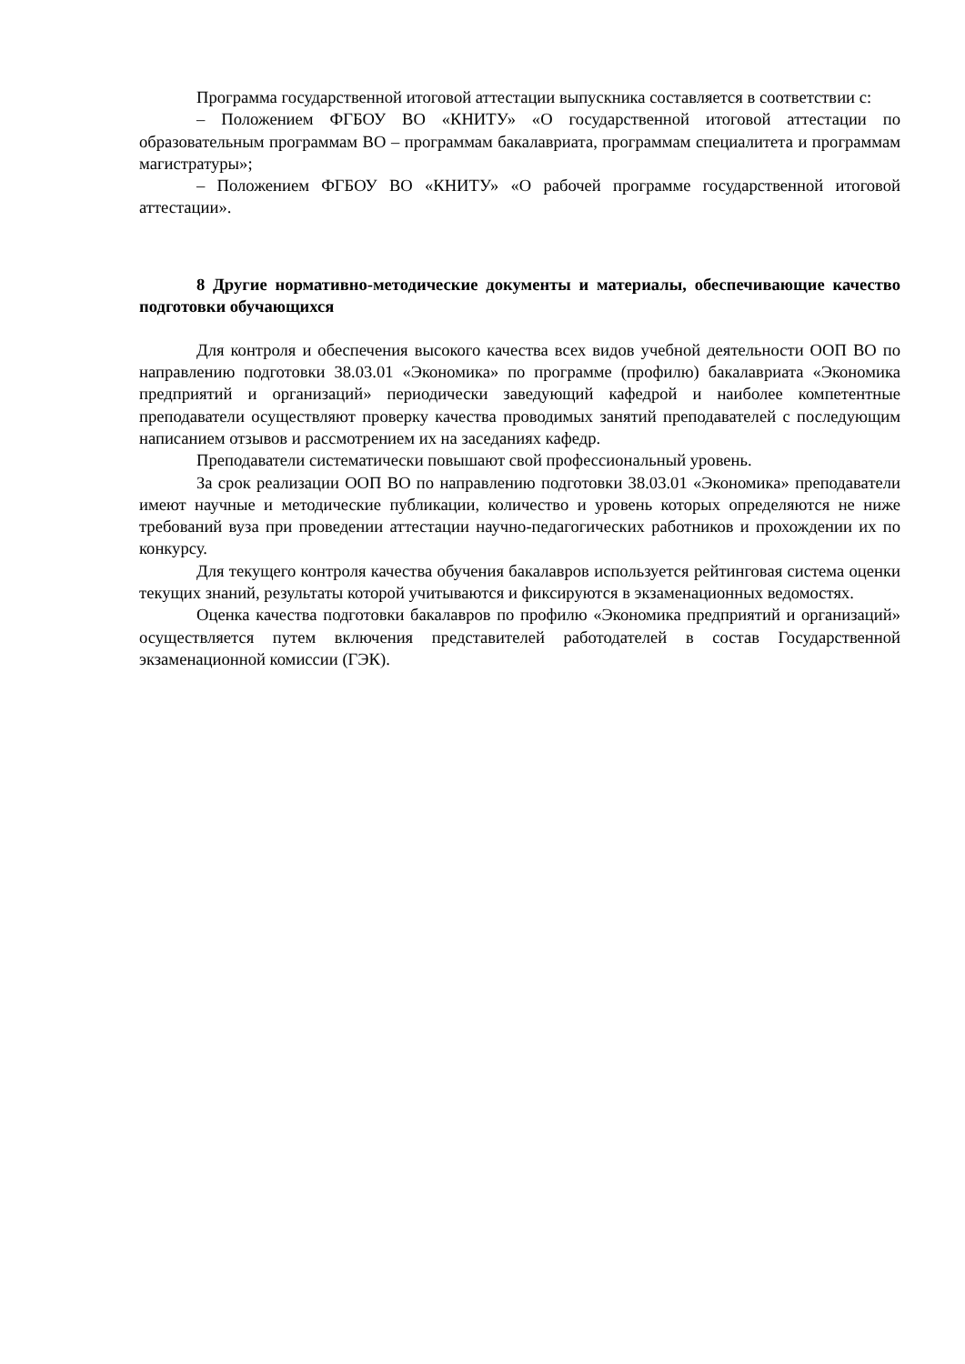Программа государственной итоговой аттестации выпускника составляется в соответствии с:
– Положением ФГБОУ ВО «КНИТУ» «О государственной итоговой аттестации по образовательным программам ВО – программам бакалавриата, программам специалитета и программам магистратуры»;
– Положением ФГБОУ ВО «КНИТУ» «О рабочей программе государственной итоговой аттестации».
8 Другие нормативно-методические документы и материалы, обеспечивающие качество подготовки обучающихся
Для контроля и обеспечения высокого качества всех видов учебной деятельности ООП ВО по направлению подготовки 38.03.01 «Экономика» по программе (профилю) бакалавриата «Экономика предприятий и организаций» периодически заведующий кафедрой и наиболее компетентные преподаватели осуществляют проверку качества проводимых занятий преподавателей с последующим написанием отзывов и рассмотрением их на заседаниях кафедр.
Преподаватели систематически повышают свой профессиональный уровень.
За срок реализации ООП ВО по направлению подготовки 38.03.01 «Экономика» преподаватели имеют научные и методические публикации, количество и уровень которых определяются не ниже требований вуза при проведении аттестации научно-педагогических работников и прохождении их по конкурсу.
Для текущего контроля качества обучения бакалавров используется рейтинговая система оценки текущих знаний, результаты которой учитываются и фиксируются в экзаменационных ведомостях.
Оценка качества подготовки бакалавров по профилю «Экономика предприятий и организаций» осуществляется путем включения представителей работодателей в состав Государственной экзаменационной комиссии (ГЭК).